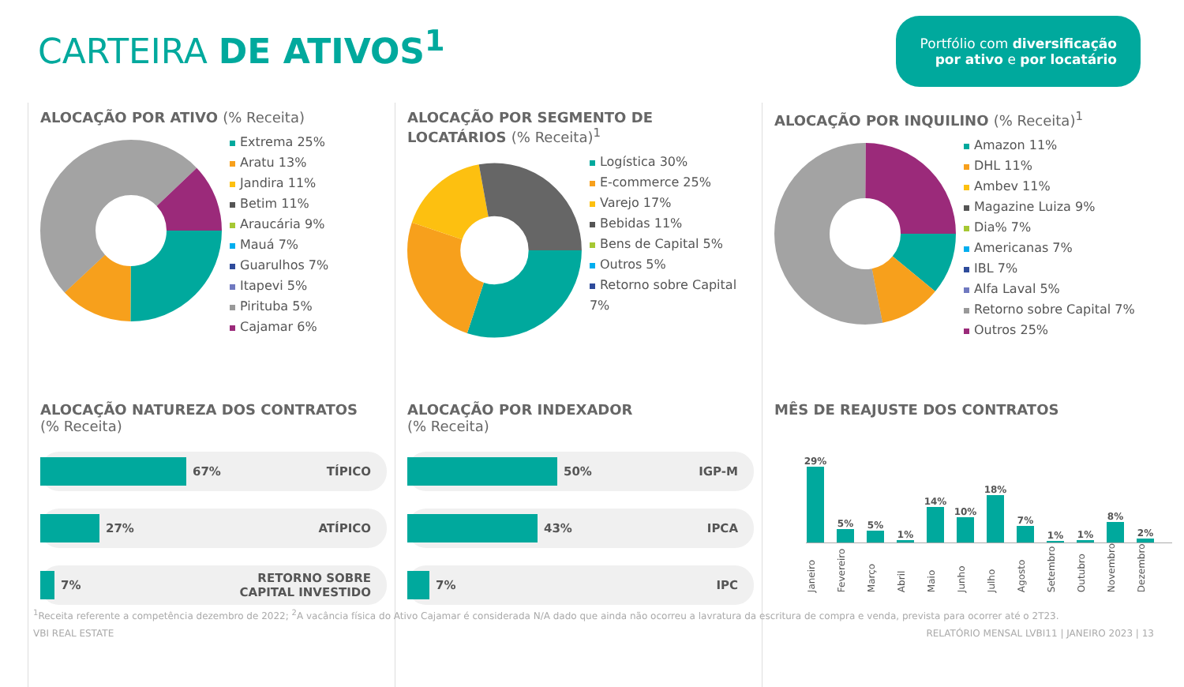CARTEIRA DE ATIVOS<sup>1</sup>
Portfólio com diversificação
por ativo e por locatário
ALOCAÇÃO POR ATIVO (% Receita)
Extrema 25%
Aratu 13%
Jandira 11%
Betim 11%
Araucária 9%
Mauá 7%
Guarulhos 7%
Itapevi 5%
Pirituba 5%
Cajamar 6%
ALOCAÇÃO POR SEGMENTO DE LOCATÁRIOS (% Receita)<sup>1</sup>
Logística 30%
E-commerce 25%
Varejo 17%
Bebidas 11%
Bens de Capital 5%
Outros 5%
Retorno sobre Capital 7%
ALOCAÇÃO POR INQUILINO (% Receita)<sup>1</sup>
Amazon 11%
DHL 11%
Ambev 11%
Magazine Luiza 9%
Dia% 7%
Americanas 7%
IBL 7%
Alfa Laval 5%
Retorno sobre Capital 7%
Outros 25%
ALOCAÇÃO NATUREZA DOS CONTRATOS
(% Receita)
67% TÍPICO
27% ATÍPICO
7% RETORNO SOBRE
CAPITAL INVESTIDO
ALOCAÇÃO POR INDEXADOR
(% Receita)
50% IGP-M
43% IPCA
7% IPC
MÊS DE REAJUSTE DOS CONTRATOS
29%
5%
5%
1%
14%
10%
18%
7%
1%
1%
8%
2%
Janeiro Fevereiro Março Abril Maio Junho Julho Agosto Setembro Outubro Novembro Dezembro
<sup>1</sup> Receita referente a competência dezembro de 2022; <sup>2</sup>A vacância física do Ativo Cajamar é considerada N/A dado que ainda não ocorreu a lavratura da escritura de compra e venda, prevista para ocorrer até o 2T23.
VBI REAL ESTATE RELATÓRIO MENSAL LVBI11 | JANEIRO 2023 | 13